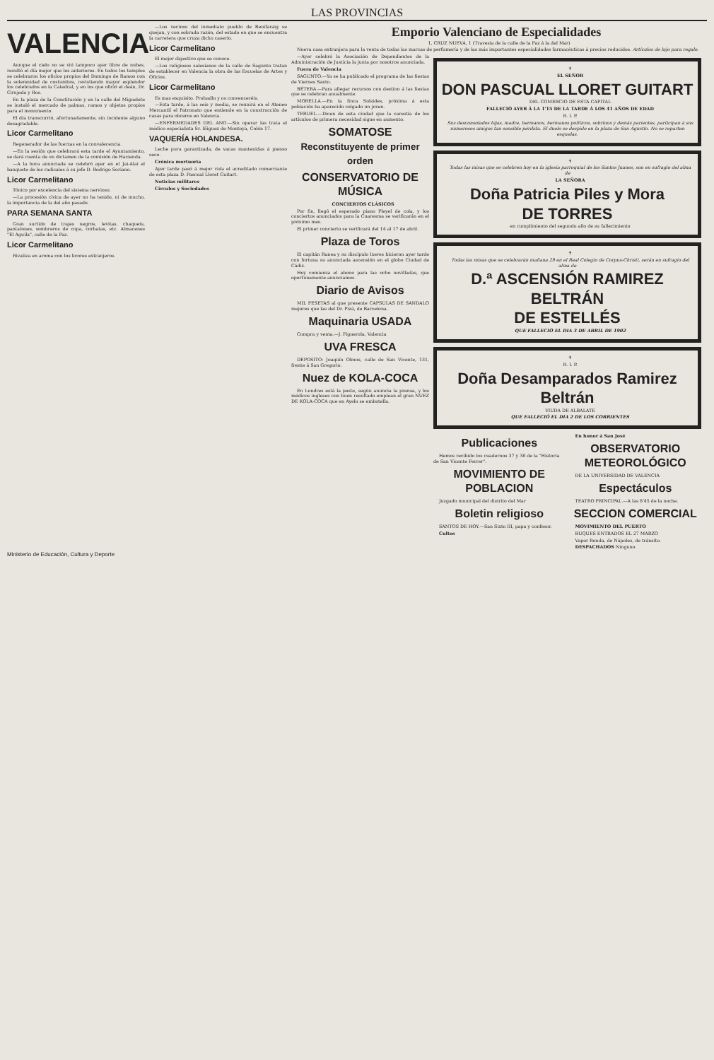LAS PROVINCIAS
VALENCIA
Aunque el cielo no se vió tampoco ayer libre de nubes, resultó el día mejor que los anteriores. En todos los templos se celebraron los oficios propios del Domingo de Ramos con la solemnidad de costumbre, revistiendo mayor esplendor los celebrados en la Catedral, y en los que ofició el deán, Dr. Cirujeda y Ros.
En la plaza de la Constitución y en la calle del Miguelete se instaló el mercado de palmas, ramos y objetos propios para el monumento.
El día transcurrió, afortunadamente, sin incidente alguno desagradable.
Licor Carmelitano
Regenerador de las fuerzas en la convalecencia.
—En la sesión que celebrará esta tarde el Ayuntamiento, se dará cuenta de un dictamen de la comisión de Hacienda.
—A la hora anunciada se celebró ayer en el Jai-Alai el banquete de los radicales á su jefe D. Rodrigo Soriano.
Licor Carmelitano
Tónico por excelencia del sistema nervioso.
—La procesión cívica de ayer no ha tenido, ni de mucho, la importancia de la del año pasado.
PARA SEMANA SANTA
Gran surtido de trajes negros, levitas, chaquets, pantalones, sombreros de copa, corbatas, etc. Almacenes "El Aguila", calle de la Paz.
Licor Carmelitano
Rivaliza en aroma con los licores extranjeros.
—Los vecinos del inmediato pueblo de Benifaraig se quejan, y con sobrada razón, del estado en que se encuentra la carretera que cruza dicho caserío.
Licor Carmelitano
El mejor digestivo que se conoce.
—Los religiosos salesianos de la calle de Sagunto tratan de establecer en Valencia la obra de las Escuelas de Artes y Oficios.
Licor Carmelitano
Es mas exquisito. Probadlo y os convenceréis.
—Esta tarde, á las seis y media, se reunirá en el Ateneo Mercantil el Patronato que entiende en la construcción de casas para obreros en Valencia.
—ENFERMEDADES DEL ANO.—Sin operar las trata el médico especialista Sr. Iñiguez de Montoya, Colón 17.
VAQUERÍA HOLANDESA.
Leche pura garantizada, de vacas mantenidas á pienso seco.
Crónica mortuoria
Ayer tarde pasó á mejor vida el acreditado comerciante de esta plaza D. Pascual Lloret Guitart.
Noticias militares
Círculos y Sociedades
Emporio Valenciano de Especialidades
1, CRUZ NUEVA, 1 (Travesía de la calle de la Paz á la del Mar)
Nueva casa extranjera para la venta de todas las marcas de perfumería y de las más importantes especialidades farmacéuticas á precios reducidos. Artículos de lujo para regalo.
—Ayer celebró la Asociación de Dependientes de la Administración de Justicia la junta por nosotros anunciada.
Fuera de Valencia
SAGUNTO.—Ya se ha publicado el programa de las fiestas de Viernes Santo.
BÉTERA.—Para allegar recursos con destino á las fiestas que se celebran anualmente.
MORELLA.—En la finca Solsides, próxima á esta población ha aparecido colgado un joven.
TERUEL.—Dicen de esta ciudad que la carestía de los artículos de primera necesidad sigue en aumento.
SOMATOSE
Reconstituyente de primer orden
CONSERVATORIO DE MÚSICA
CONCIERTOS CLÁSICOS
Por fin, llegó el esperado piano Pleyel de cola, y los conciertos anunciados para la Cuaresma se verificarán en el próximo mes.
El primer concierto se verificará del 14 al 17 de abril.
Plaza de Toros
El capitán Ranea y su discípulo Ixeres hicieron ayer tarde con fortuna su anunciada ascensión en el globo Ciudad de Cádiz.
Hoy comienza el abono para las ocho novilladas, que oportunamente anunciamos.
Diario de Avisos
MIL PESETAS al que presente CAPSULAS DE SANDALO mejores que las del Dr. Pizá, de Barcelona.
Maquinaria USADA
Compra y venta.—J. Figuerola, Valencia
UVA FRESCA
DEPOSITO: Joaquín Olmos, calle de San Vicente, 131, frente á San Gregorio.
Nuez de KOLA-COCA
En Londres está la peste, según anuncia la prensa, y los médicos ingleses con buen resultado emplean el gran NUEZ DE KOLA-COCA que en Ayelo se embotella.
✝
EL SEÑOR
DON PASCUAL LLORET GUITART
DEL COMERCIO DE ESTA CAPITAL
FALLECIÓ AYER Á LA 1'15 DE LA TARDE Á LOS 41 AÑOS DE EDAD
R. I. P.
Sus desconsolados hijas, madre, hermanos, hermanos políticos, sobrinos y demás parientes, participan á sus numerosos amigos tan sensible pérdida. El duelo se despide en la plaza de San Agustín. No se reparten esquelas.
✝
Todas las misas que se celebren hoy en la iglesia parroquial de los Santos Juanes, son en sufragio del alma de
LA SEÑORA
Doña Patricia Piles y Mora
DE TORRES
en cumplimiento del segundo año de su fallecimiento
✝
Todas las misas que se celebrarán mañana 29 en el Real Colegio de Corpus-Christi, serán en sufragio del alma de
D.ª ASCENSIÓN RAMIREZ BELTRÁN
DE ESTELLÉS
QUE FALLECIÓ EL DIA 3 DE ABRIL DE 1902
✝
R. I. P.
Doña Desamparados Ramirez Beltrán
VIUDA DE ALBALATE
QUE FALLECIÓ EL DIA 2 DE LOS CORRIENTES
Publicaciones
Hemos recibido los cuadernos 37 y 38 de la "Historia de San Vicente Ferrer".
MOVIMIENTO DE POBLACION
Juzgado municipal del distrito del Mar
Boletin religioso
SANTOS DE HOY.—San Sixto III, papa y confesor.
Cultos
En honor á San José
OBSERVATORIO METEOROLÓGICO
DE LA UNIVERSIDAD DE VALENCIA
Espectáculos
TEATRO PRINCIPAL.—A las 8'45 de la noche.
SECCION COMERCIAL
MOVIMIENTO DEL PUERTO
BUQUES ENTRADOS EL 27 MARZO
Vapor Ronda, de Nápoles, de tránsito.
DESPACHADOS Ninguno.
Ministerio de Educación, Cultura y Deporte